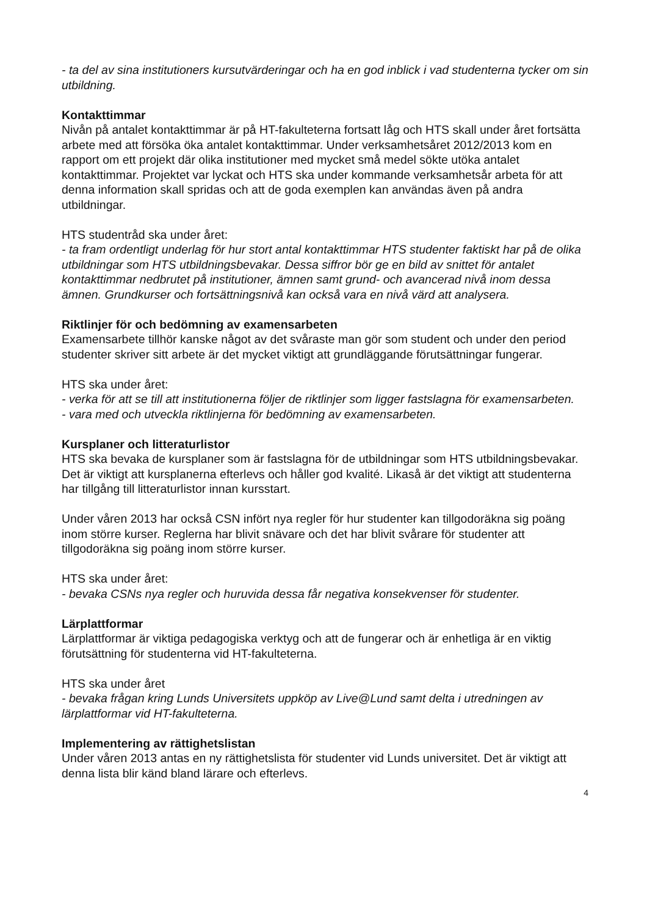- ta del av sina institutioners kursutvärderingar och ha en god inblick i vad studenterna tycker om sin utbildning.
Kontakttimmar
Nivån på antalet kontakttimmar är på HT-fakulteterna fortsatt låg och HTS skall under året fortsätta arbete med att försöka öka antalet kontakttimmar. Under verksamhetsåret 2012/2013 kom en rapport om ett projekt där olika institutioner med mycket små medel sökte utöka antalet kontakttimmar. Projektet var lyckat och HTS ska under kommande verksamhetsår arbeta för att denna information skall spridas och att de goda exemplen kan användas även på andra utbildningar.
HTS studentråd ska under året:
- ta fram ordentligt underlag för hur stort antal kontakttimmar HTS studenter faktiskt har på de olika utbildningar som HTS utbildningsbevakar. Dessa siffror bör ge en bild av snittet för antalet kontakttimmar nedbrutet på institutioner, ämnen samt grund- och avancerad nivå inom dessa ämnen. Grundkurser och fortsättningsnivå kan också vara en nivå värd att analysera.
Riktlinjer för och bedömning av examensarbeten
Examensarbete tillhör kanske något av det svåraste man gör som student och under den period studenter skriver sitt arbete är det mycket viktigt att grundläggande förutsättningar fungerar.
HTS ska under året:
- verka för att se till att institutionerna följer de riktlinjer som ligger fastslagna för examensarbeten.
- vara med och utveckla riktlinjerna för bedömning av examensarbeten.
Kursplaner och litteraturlistor
HTS ska bevaka de kursplaner som är fastslagna för de utbildningar som HTS utbildningsbevakar. Det är viktigt att kursplanerna efterlevs och håller god kvalité. Likaså är det viktigt att studenterna har tillgång till litteraturlistor innan kursstart.
Under våren 2013 har också CSN infört nya regler för hur studenter kan tillgodoräkna sig poäng inom större kurser. Reglerna har blivit snävare och det har blivit svårare för studenter att tillgodoräkna sig poäng inom större kurser.
HTS ska under året:
- bevaka CSNs nya regler och huruvida dessa får negativa konsekvenser för studenter.
Lärplattformar
Lärplattformar är viktiga pedagogiska verktyg och att de fungerar och är enhetliga är en viktig förutsättning för studenterna vid HT-fakulteterna.
HTS ska under året
- bevaka frågan kring Lunds Universitets uppköp av Live@Lund samt delta i utredningen av lärplattformar vid HT-fakulteterna.
Implementering av rättighetslistan
Under våren 2013 antas en ny rättighetslista för studenter vid Lunds universitet. Det är viktigt att denna lista blir känd bland lärare och efterlevs.
4